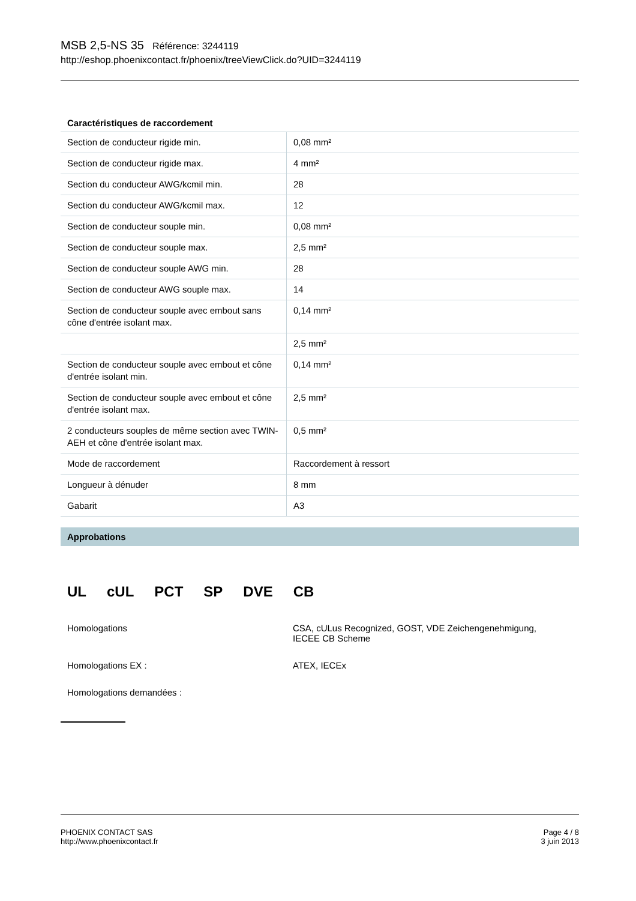MSB 2,5-NS 35 Référence: 3244119
http://eshop.phoenixcontact.fr/phoenix/treeViewClick.do?UID=3244119
Caractéristiques de raccordement
| Section de conducteur rigide min. | 0,08 mm² |
| Section de conducteur rigide max. | 4 mm² |
| Section du conducteur AWG/kcmil min. | 28 |
| Section du conducteur AWG/kcmil max. | 12 |
| Section de conducteur souple min. | 0,08 mm² |
| Section de conducteur souple max. | 2,5 mm² |
| Section de conducteur souple AWG min. | 28 |
| Section de conducteur AWG souple max. | 14 |
| Section de conducteur souple avec embout sans cône d'entrée isolant max. | 0,14 mm² |
| | 2,5 mm² |
| Section de conducteur souple avec embout et cône d'entrée isolant min. | 0,14 mm² |
| Section de conducteur souple avec embout et cône d'entrée isolant max. | 2,5 mm² |
| 2 conducteurs souples de même section avec TWIN-AEH et cône d'entrée isolant max. | 0,5 mm² |
| Mode de raccordement | Raccordement à ressort |
| Longueur à dénuder | 8 mm |
| Gabarit | A3 |
Approbations
UL cUL PCT SP DVE CB
Homologations CSA, cULus Recognized, GOST, VDE Zeichengenehmigung,
IECEE CB Scheme
Homologations EX : ATEX, IECEx
Homologations demandées :
PHOENIX CONTACT SAS
http://www.phoenixcontact.fr
Page 4 / 8
3 juin 2013